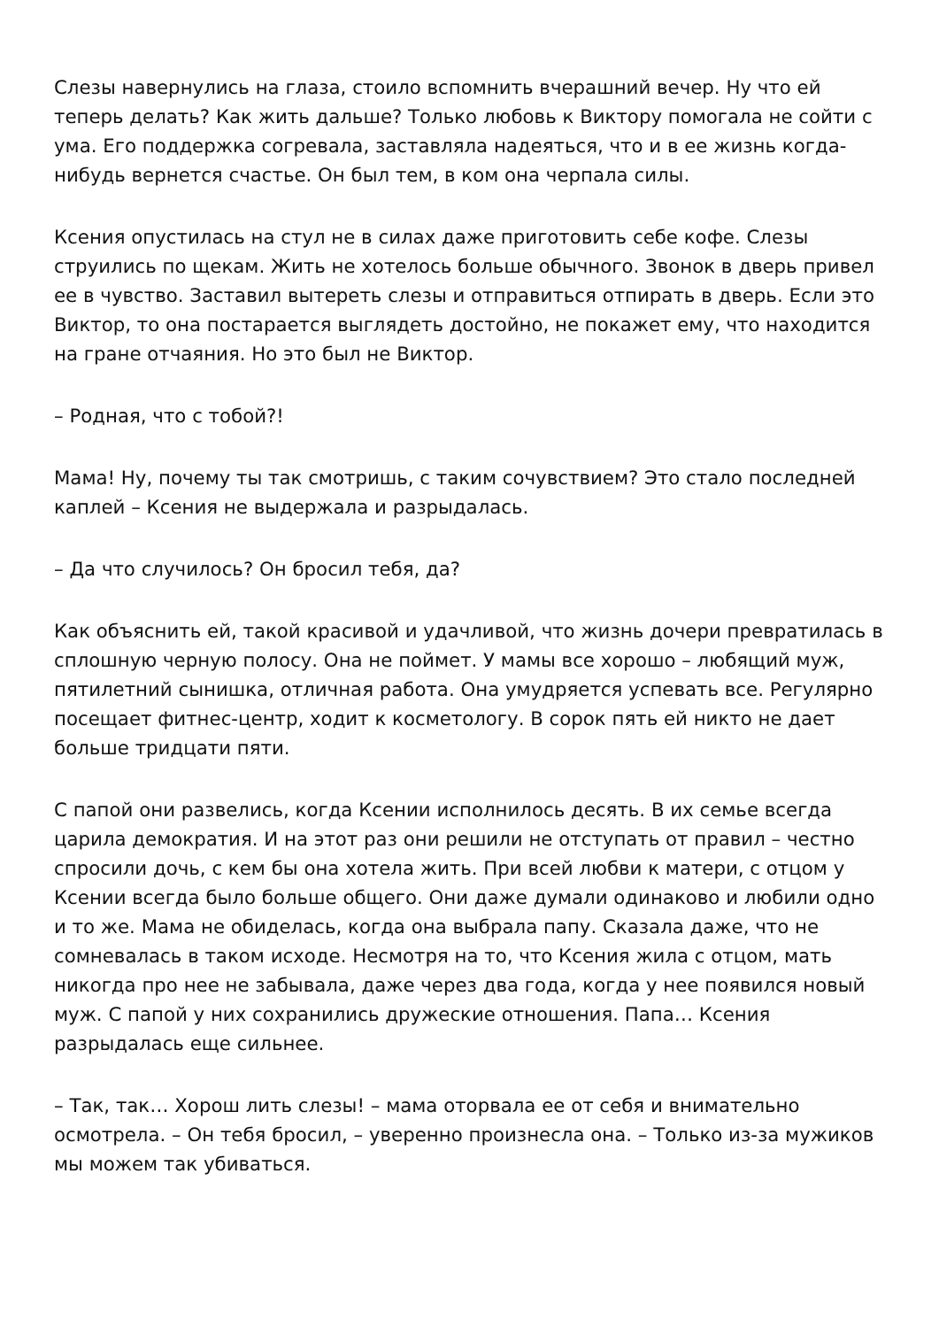Слезы навернулись на глаза, стоило вспомнить вчерашний вечер. Ну что ей теперь делать? Как жить дальше? Только любовь к Виктору помогала не сойти с ума. Его поддержка согревала, заставляла надеяться, что и в ее жизнь когда-нибудь вернется счастье. Он был тем, в ком она черпала силы.
Ксения опустилась на стул не в силах даже приготовить себе кофе. Слезы струились по щекам. Жить не хотелось больше обычного. Звонок в дверь привел ее в чувство. Заставил вытереть слезы и отправиться отпирать в дверь. Если это Виктор, то она постарается выглядеть достойно, не покажет ему, что находится на гране отчаяния. Но это был не Виктор.
– Родная, что с тобой?!
Мама! Ну, почему ты так смотришь, с таким сочувствием? Это стало последней каплей – Ксения не выдержала и разрыдалась.
– Да что случилось? Он бросил тебя, да?
Как объяснить ей, такой красивой и удачливой, что жизнь дочери превратилась в сплошную черную полосу. Она не поймет. У мамы все хорошо – любящий муж, пятилетний сынишка, отличная работа. Она умудряется успевать все. Регулярно посещает фитнес-центр, ходит к косметологу. В сорок пять ей никто не дает больше тридцати пяти.
С папой они развелись, когда Ксении исполнилось десять. В их семье всегда царила демократия. И на этот раз они решили не отступать от правил – честно спросили дочь, с кем бы она хотела жить. При всей любви к матери, с отцом у Ксении всегда было больше общего. Они даже думали одинаково и любили одно и то же. Мама не обиделась, когда она выбрала папу. Сказала даже, что не сомневалась в таком исходе. Несмотря на то, что Ксения жила с отцом, мать никогда про нее не забывала, даже через два года, когда у нее появился новый муж. С папой у них сохранились дружеские отношения. Папа… Ксения разрыдалась еще сильнее.
– Так, так… Хорош лить слезы! – мама оторвала ее от себя и внимательно осмотрела. – Он тебя бросил, – уверенно произнесла она. – Только из-за мужиков мы можем так убиваться.